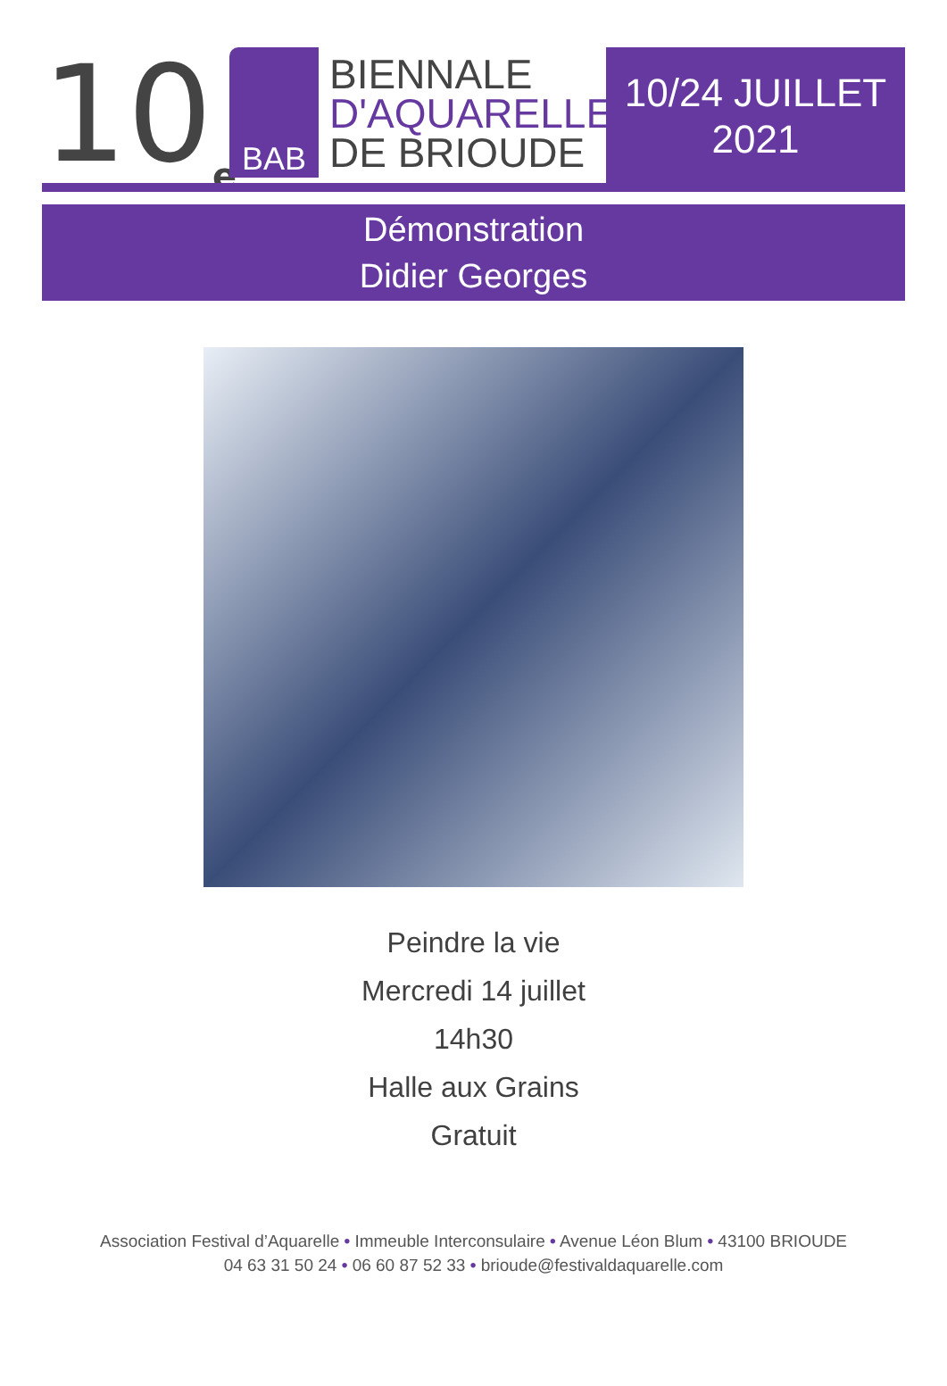10<sub>e</sub>
BAB
BIENNALE
D'AQUARELLE
DE BRIOUDE
10/24 JUILLET
2021
Démonstration
Didier Georges
Peindre la vie
Mercredi 14 juillet
14h30
Halle aux Grains
Gratuit
Association Festival d’Aquarelle • Immeuble Interconsulaire • Avenue Léon Blum • 43100 BRIOUDE
04 63 31 50 24 • 06 60 87 52 33 • brioude@festivaldaquarelle.com